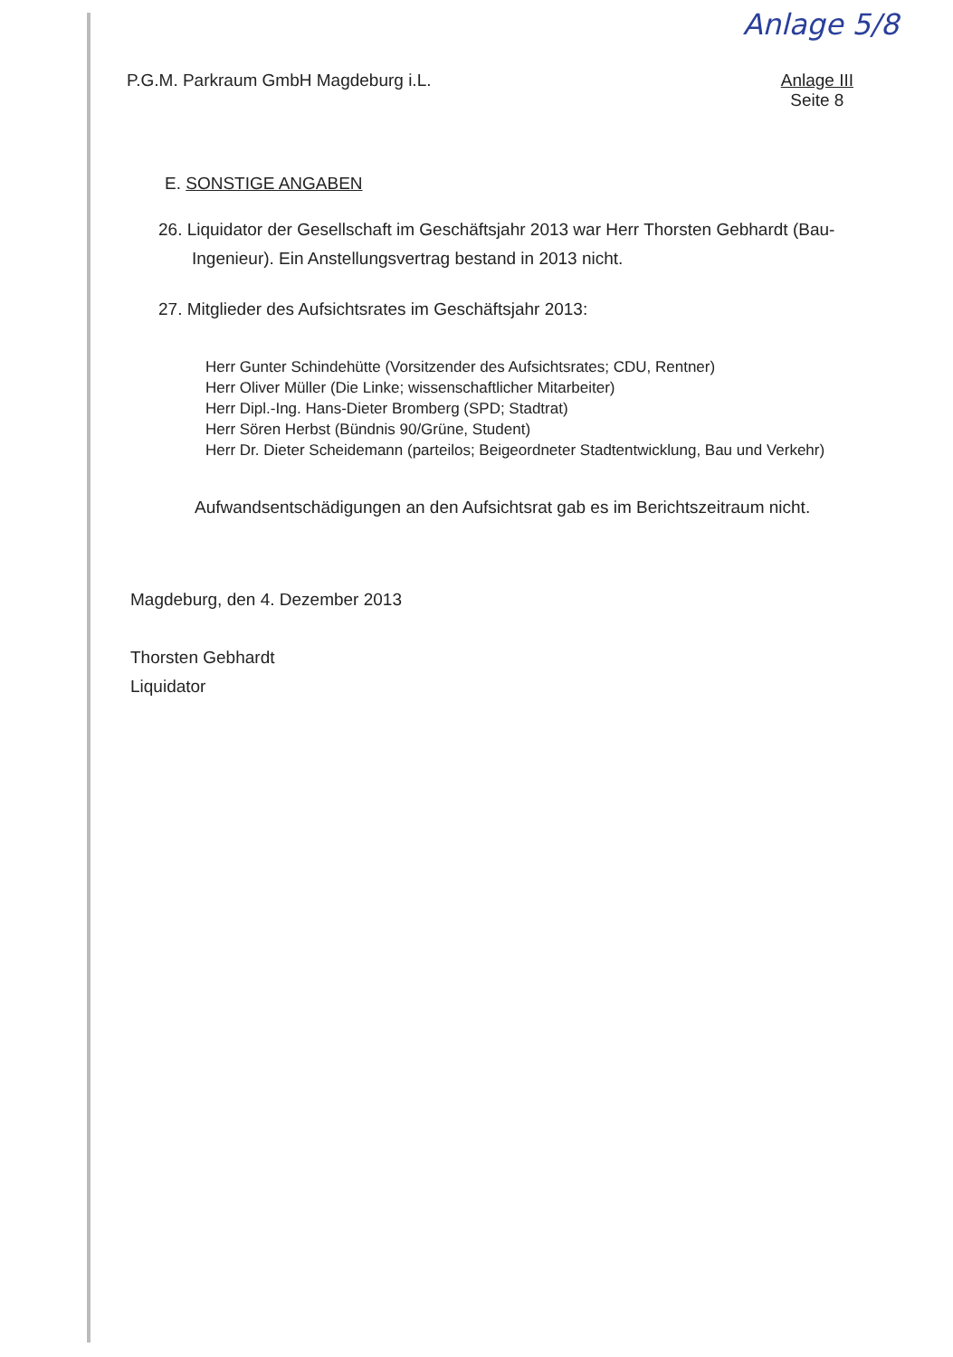Anlage 5/8
P.G.M. Parkraum GmbH Magdeburg i.L.
Anlage III
Seite 8
E. SONSTIGE ANGABEN
26. Liquidator der Gesellschaft im Geschäftsjahr 2013 war Herr Thorsten Gebhardt (Bau-Ingenieur). Ein Anstellungsvertrag bestand in 2013 nicht.
27. Mitglieder des Aufsichtsrates im Geschäftsjahr 2013:
Herr Gunter Schindehütte (Vorsitzender des Aufsichtsrates; CDU, Rentner)
Herr Oliver Müller (Die Linke; wissenschaftlicher Mitarbeiter)
Herr Dipl.-Ing. Hans-Dieter Bromberg (SPD; Stadtrat)
Herr Sören Herbst (Bündnis 90/Grüne, Student)
Herr Dr. Dieter Scheidemann (parteilos; Beigeordneter Stadtentwicklung, Bau und Verkehr)
Aufwandsentschädigungen an den Aufsichtsrat gab es im Berichtszeitraum nicht.
Magdeburg, den 4. Dezember 2013
Thorsten Gebhardt
Liquidator